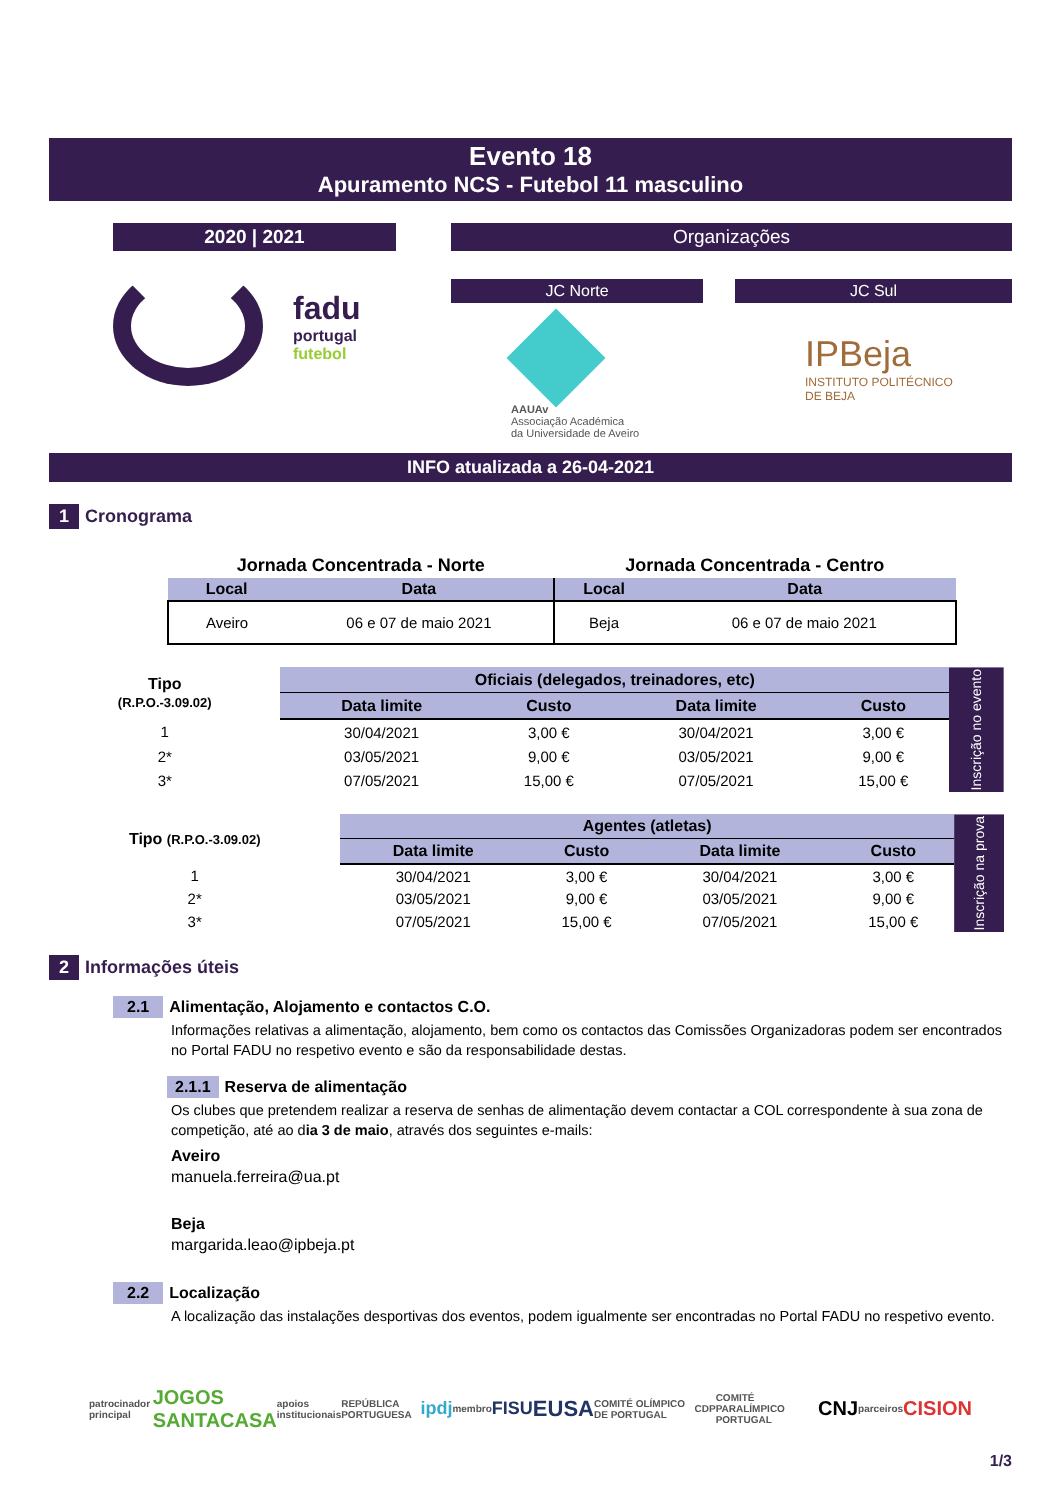Evento 18
Apuramento NCS - Futebol 11 masculino
2020 | 2021
fadu
portugal
futebol
Organizações
JC Norte
AAUAv
Associação Académica
da Universidade de Aveiro
JC Sul
IPBeja
INSTITUTO POLITÉCNICO
DE BEJA
INFO atualizada a 26-04-2021
1 Cronograma
| Jornada Concentrada - Norte | | Jornada Concentrada - Centro | |
| Local | Data | Local | Data |
| Aveiro | 06 e 07 de maio 2021 | Beja | 06 e 07 de maio 2021 |
| Tipo (R.P.O.-3.09.02) | Oficiais (delegados, treinadores, etc) | | | | Inscrição no evento |
| | Data limite | Custo | Data limite | Custo | |
| 1 | 30/04/2021 | 3,00 € | 30/04/2021 | 3,00 € | |
| 2* | 03/05/2021 | 9,00 € | 03/05/2021 | 9,00 € | |
| 3* | 07/05/2021 | 15,00 € | 07/05/2021 | 15,00 € | |
| Tipo (R.P.O.-3.09.02) | Agentes (atletas) | | | | Inscrição na prova |
| | Data limite | Custo | Data limite | Custo | |
| 1 | 30/04/2021 | 3,00 € | 30/04/2021 | 3,00 € | |
| 2* | 03/05/2021 | 9,00 € | 03/05/2021 | 9,00 € | |
| 3* | 07/05/2021 | 15,00 € | 07/05/2021 | 15,00 € | |
2 Informações úteis
2.1 Alimentação, Alojamento e contactos C.O.
Informações relativas a alimentação, alojamento, bem como os contactos das Comissões Organizadoras podem ser encontrados no Portal FADU no respetivo evento e são da responsabilidade destas.
2.1.1 Reserva de alimentação
Os clubes que pretendem realizar a reserva de senhas de alimentação devem contactar a COL correspondente à sua zona de competição, até ao dia 3 de maio, através dos seguintes e-mails:
Aveiro
manuela.ferreira@ua.pt
Beja
margarida.leao@ipbeja.pt
2.2 Localização
A localização das instalações desportivas dos eventos, podem igualmente ser encontradas no Portal FADU no respetivo evento.
patrocinador principal JOGOS SANTACASA apoios institucionais REPÚBLICA PORTUGUESA ipdj membro FISU EUSA COMITÉ OLÍMPICO DE PORTUGAL CDP COMITÉ PARALÍMPICO PORTUGAL CNJ parceiros CISION
1/3